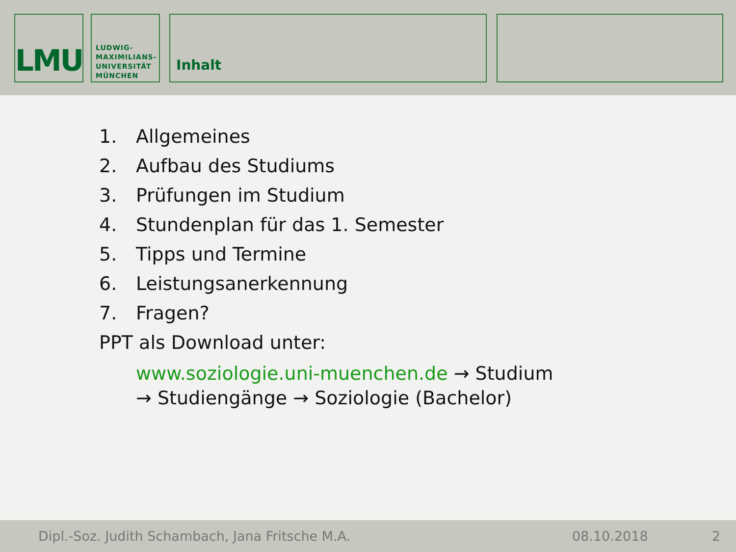LMU
LUDWIG-
MAXIMILIANS-
UNIVERSITÄT
MÜNCHEN
Inhalt
1. Allgemeines
2. Aufbau des Studiums
3. Prüfungen im Studium
4. Stundenplan für das 1. Semester
5. Tipps und Termine
6. Leistungsanerkennung
7. Fragen?
PPT als Download unter:
www.soziologie.uni-muenchen.de → Studium
→ Studiengänge → Soziologie (Bachelor)
Dipl.-Soz. Judith Schambach, Jana Fritsche M.A. 08.10.2018 2